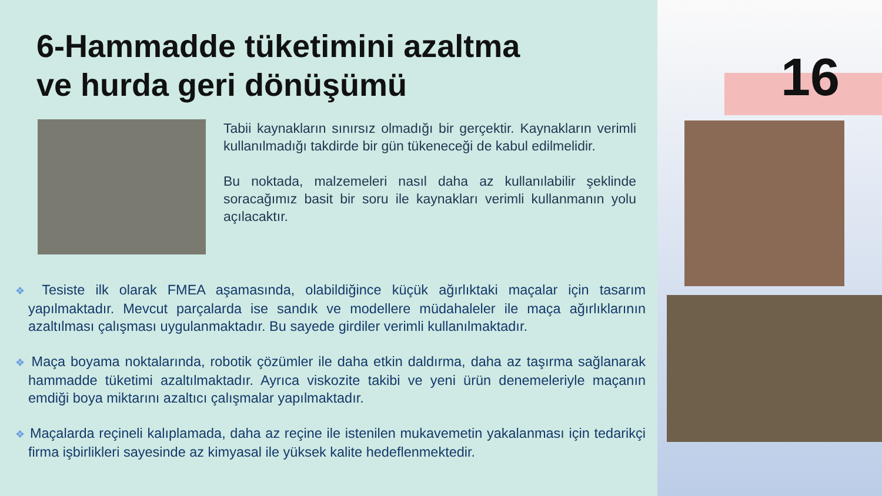6-Hammadde tüketimini azaltma
ve hurda geri dönüşümü
Tabii kaynakların sınırsız olmadığı bir gerçektir. Kaynakların verimli kullanılmadığı takdirde bir gün tükeneceği de kabul edilmelidir.
Bu noktada, malzemeleri nasıl daha az kullanılabilir şeklinde soracağımız basit bir soru ile kaynakları verimli kullanmanın yolu açılacaktır.
❖ Tesiste ilk olarak FMEA aşamasında, olabildiğince küçük ağırlıktaki maçalar için tasarım yapılmaktadır. Mevcut parçalarda ise sandık ve modellere müdahaleler ile maça ağırlıklarının azaltılması çalışması uygulanmaktadır. Bu sayede girdiler verimli kullanılmaktadır.
❖ Maça boyama noktalarında, robotik çözümler ile daha etkin daldırma, daha az taşırma sağlanarak hammadde tüketimi azaltılmaktadır. Ayrıca viskozite takibi ve yeni ürün denemeleriyle maçanın emdiği boya miktarını azaltıcı çalışmalar yapılmaktadır.
❖ Maçalarda reçineli kalıplamada, daha az reçine ile istenilen mukavemetin yakalanması için tedarikçi firma işbirlikleri sayesinde az kimyasal ile yüksek kalite hedeflenmektedir.
16